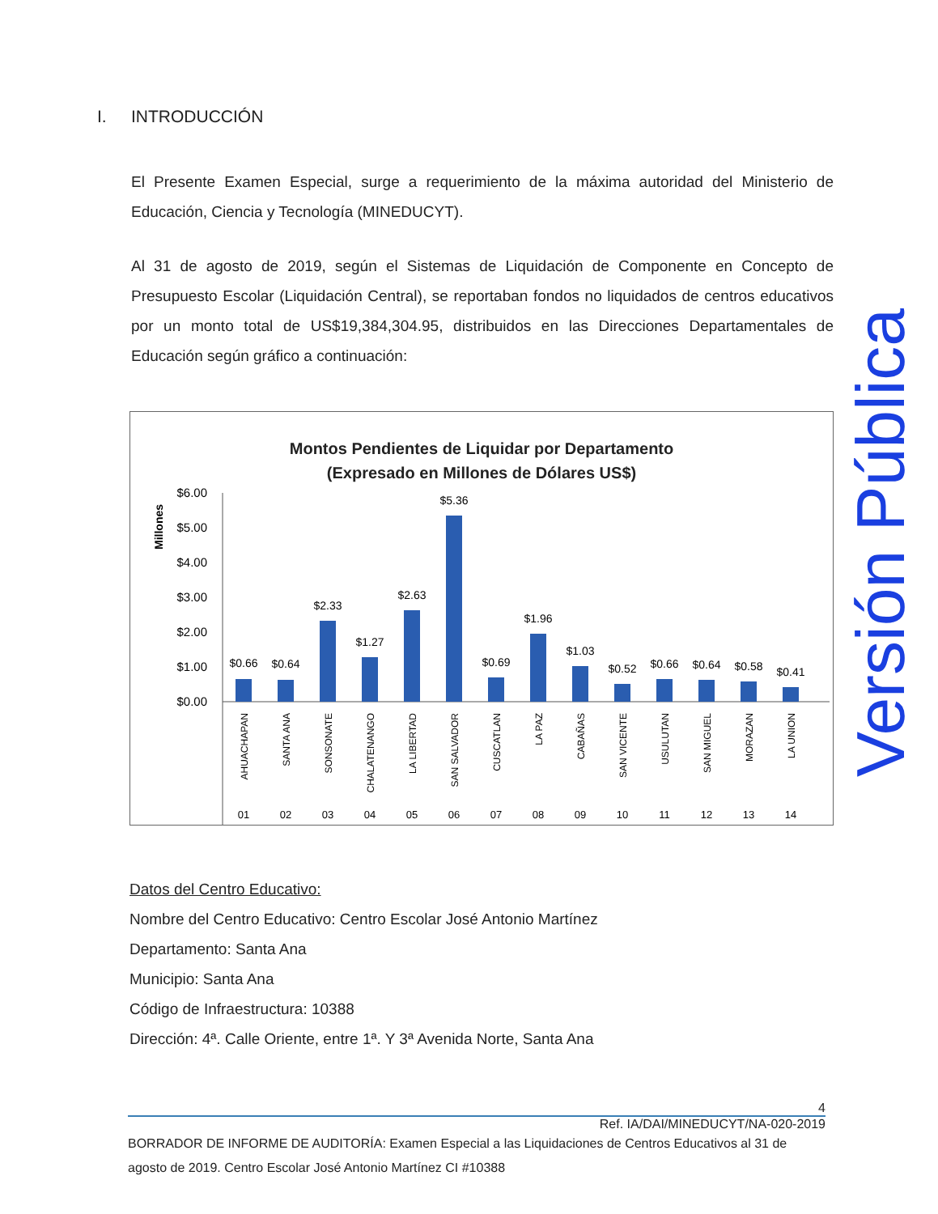I. INTRODUCCIÓN
El Presente Examen Especial, surge a requerimiento de la máxima autoridad del Ministerio de Educación, Ciencia y Tecnología (MINEDUCYT).
Al 31 de agosto de 2019, según el Sistemas de Liquidación de Componente en Concepto de Presupuesto Escolar (Liquidación Central), se reportaban fondos no liquidados de centros educativos por un monto total de US$19,384,304.95, distribuidos en las Direcciones Departamentales de Educación según gráfico a continuación:
Montos Pendientes de Liquidar por Departamento
(Expresado en Millones de Dólares US$)
Millones
$6.00
$5.00
$4.00
$3.00
$2.00
$1.00
$0.00
$0.66
$0.64
$2.33
$1.27
$2.63
$5.36
$0.69
$1.96
$1.03
$0.52
$0.66
$0.64
$0.58
$0.41
AHUACHAPAN
SANTA ANA
SONSONATE
CHALATENANGO
LA LIBERTAD
SAN SALVADOR
CUSCATLAN
LA PAZ
CABAÑAS
SAN VICENTE
USULUTAN
SAN MIGUEL
MORAZAN
LA UNION
01
02
03
04
05
06
07
08
09
10
11
12
13
14
Datos del Centro Educativo:
Nombre del Centro Educativo: Centro Escolar José Antonio Martínez
Departamento: Santa Ana
Municipio: Santa Ana
Código de Infraestructura: 10388
Dirección: 4ª. Calle Oriente, entre 1ª. Y 3ª Avenida Norte, Santa Ana
Versión Pública
4
Ref. IA/DAI/MINEDUCYT/NA-020-2019
BORRADOR DE INFORME DE AUDITORÍA: Examen Especial a las Liquidaciones de Centros Educativos al 31 de agosto de 2019. Centro Escolar José Antonio Martínez CI #10388